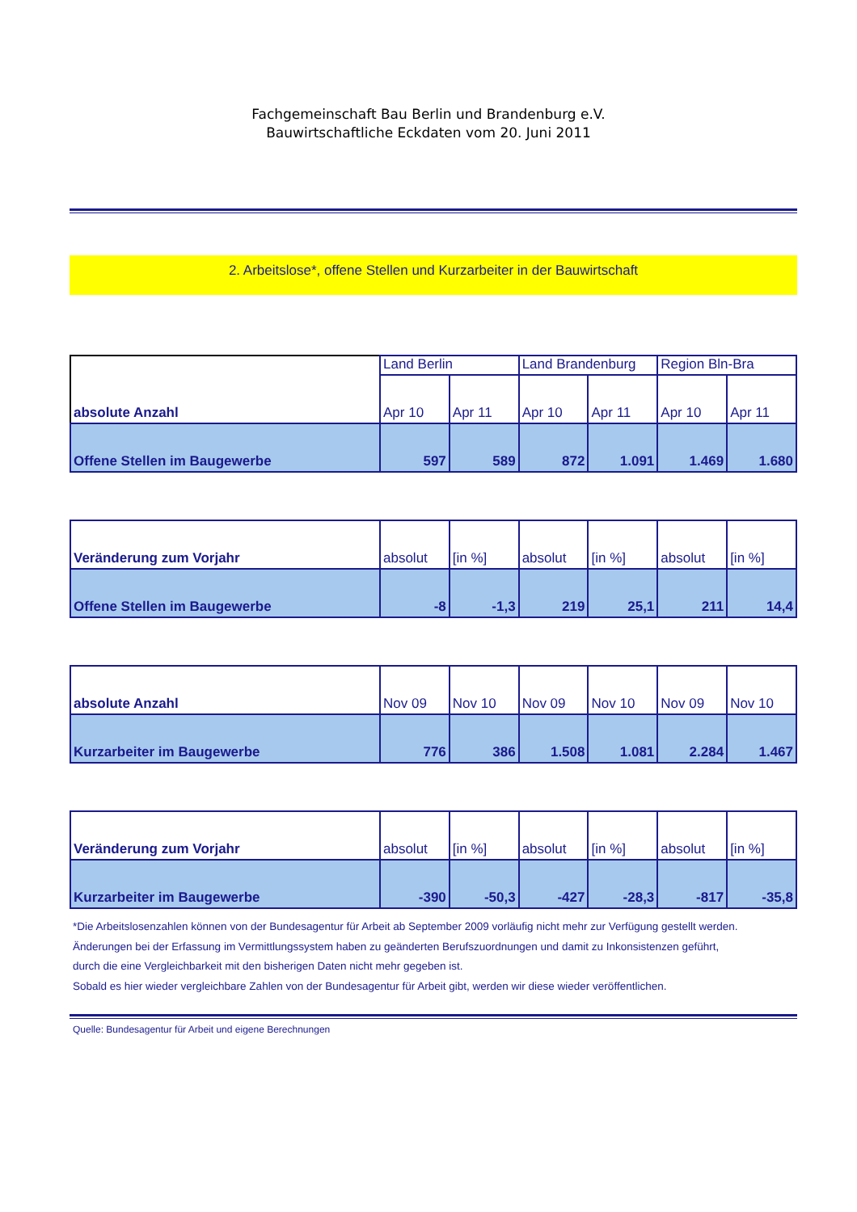Fachgemeinschaft Bau Berlin und Brandenburg e.V.
Bauwirtschaftliche Eckdaten vom 20. Juni 2011
2. Arbeitslose*, offene Stellen und Kurzarbeiter in der Bauwirtschaft
| absolute Anzahl | Land Berlin | | Land Brandenburg | | Region Bln-Bra | |
| --- | --- | --- | --- | --- | --- | --- |
| | Apr 10 | Apr 11 | Apr 10 | Apr 11 | Apr 10 | Apr 11 |
| Offene Stellen im Baugewerbe | 597 | 589 | 872 | 1.091 | 1.469 | 1.680 |
| Veränderung zum Vorjahr | absolut | [in %] | absolut | [in %] | absolut | [in %] |
| --- | --- | --- | --- | --- | --- | --- |
| Offene Stellen im Baugewerbe | -8 | -1,3 | 219 | 25,1 | 211 | 14,4 |
| absolute Anzahl | Nov 09 | Nov 10 | Nov 09 | Nov 10 | Nov 09 | Nov 10 |
| --- | --- | --- | --- | --- | --- | --- |
| Kurzarbeiter im Baugewerbe | 776 | 386 | 1.508 | 1.081 | 2.284 | 1.467 |
| Veränderung zum Vorjahr | absolut | [in %] | absolut | [in %] | absolut | [in %] |
| --- | --- | --- | --- | --- | --- | --- |
| Kurzarbeiter im Baugewerbe | -390 | -50,3 | -427 | -28,3 | -817 | -35,8 |
*Die Arbeitslosenzahlen können von der Bundesagentur für Arbeit ab September 2009 vorläufig nicht mehr zur Verfügung gestellt werden.
Änderungen bei der Erfassung im Vermittlungssystem haben zu geänderten Berufszuordnungen und damit zu Inkonsistenzen geführt,
durch die eine Vergleichbarkeit mit den bisherigen Daten nicht mehr gegeben ist.
Sobald es hier wieder vergleichbare Zahlen von der Bundesagentur für Arbeit gibt, werden wir diese wieder veröffentlichen.
Quelle: Bundesagentur für Arbeit und eigene Berechnungen